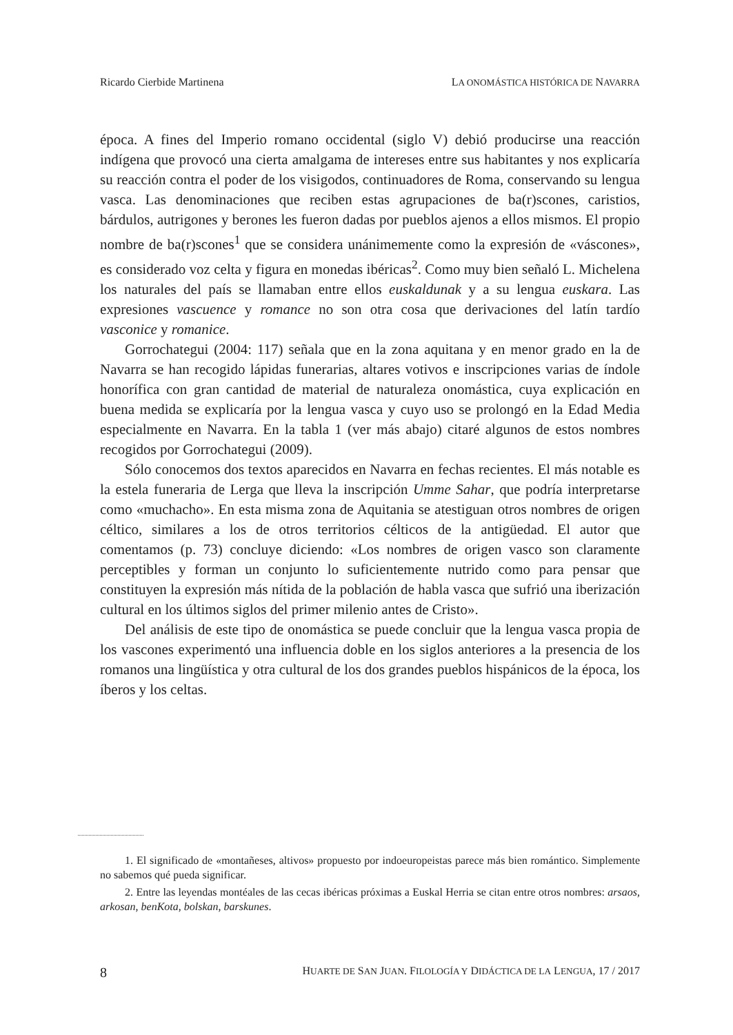Ricardo Cierbide Martinena LA ONOMÁSTICA HISTÓRICA DE NAVARRA
época. A fines del Imperio romano occidental (siglo V) debió producirse una reacción indígena que provocó una cierta amalgama de intereses entre sus habitantes y nos explicaría su reacción contra el poder de los visigodos, continuadores de Roma, conservando su lengua vasca. Las denominaciones que reciben estas agrupaciones de ba(r)scones, caristios, bárdulos, autrigones y berones les fueron dadas por pueblos ajenos a ellos mismos. El propio nombre de ba(r)scones<sup>1</sup> que se considera unánimemente como la expresión de «váscones», es considerado voz celta y figura en monedas ibéricas<sup>2</sup>. Como muy bien señaló L. Michelena los naturales del país se llamaban entre ellos euskaldunak y a su lengua euskara. Las expresiones vascuence y romance no son otra cosa que derivaciones del latín tardío vasconice y romanice.
Gorrochategui (2004: 117) señala que en la zona aquitana y en menor grado en la de Navarra se han recogido lápidas funerarias, altares votivos e inscripciones varias de índole honorífica con gran cantidad de material de naturaleza onomástica, cuya explicación en buena medida se explicaría por la lengua vasca y cuyo uso se prolongó en la Edad Media especialmente en Navarra. En la tabla 1 (ver más abajo) citaré algunos de estos nombres recogidos por Gorrochategui (2009).
Sólo conocemos dos textos aparecidos en Navarra en fechas recientes. El más notable es la estela funeraria de Lerga que lleva la inscripción Umme Sahar, que podría interpretarse como «muchacho». En esta misma zona de Aquitania se atestiguan otros nombres de origen céltico, similares a los de otros territorios célticos de la antigüedad. El autor que comentamos (p. 73) concluye diciendo: «Los nombres de origen vasco son claramente perceptibles y forman un conjunto lo suficientemente nutrido como para pensar que constituyen la expresión más nítida de la población de habla vasca que sufrió una iberización cultural en los últimos siglos del primer milenio antes de Cristo».
Del análisis de este tipo de onomástica se puede concluir que la lengua vasca propia de los vascones experimentó una influencia doble en los siglos anteriores a la presencia de los romanos una lingüística y otra cultural de los dos grandes pueblos hispánicos de la época, los íberos y los celtas.
1. El significado de «montañeses, altivos» propuesto por indoeuropeistas parece más bien romántico. Simplemente no sabemos qué pueda significar.
2. Entre las leyendas montéales de las cecas ibéricas próximas a Euskal Herria se citan entre otros nombres: arsaos, arkosan, benKota, bolskan, barskunes.
8 HUARTE DE SAN JUAN. FILOLOGÍA Y DIDÁCTICA DE LA LENGUA, 17 / 2017